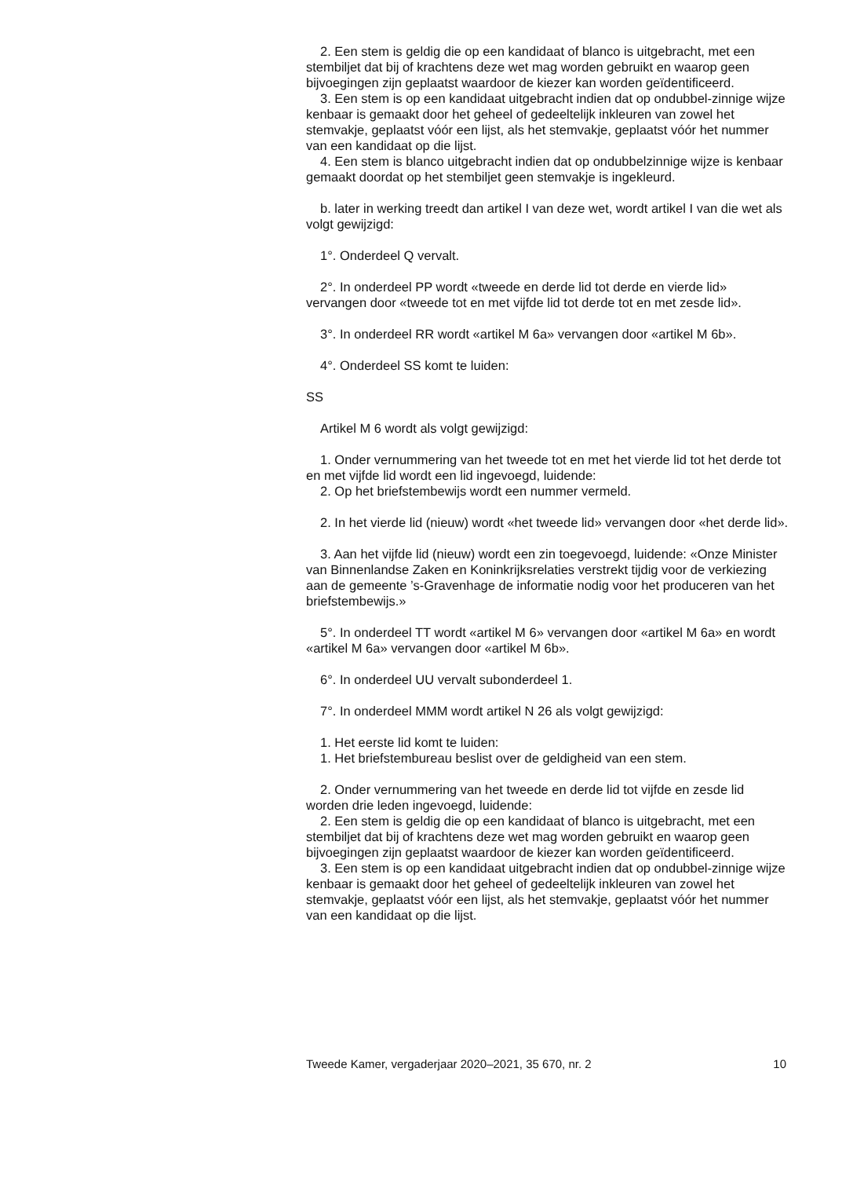2. Een stem is geldig die op een kandidaat of blanco is uitgebracht, met een stembiljet dat bij of krachtens deze wet mag worden gebruikt en waarop geen bijvoegingen zijn geplaatst waardoor de kiezer kan worden geïdentificeerd.
3. Een stem is op een kandidaat uitgebracht indien dat op ondubbel-zinnige wijze kenbaar is gemaakt door het geheel of gedeeltelijk inkleuren van zowel het stemvakje, geplaatst vóór een lijst, als het stemvakje, geplaatst vóór het nummer van een kandidaat op die lijst.
4. Een stem is blanco uitgebracht indien dat op ondubbelzinnige wijze is kenbaar gemaakt doordat op het stembiljet geen stemvakje is ingekleurd.
b. later in werking treedt dan artikel I van deze wet, wordt artikel I van die wet als volgt gewijzigd:
1°. Onderdeel Q vervalt.
2°. In onderdeel PP wordt «tweede en derde lid tot derde en vierde lid» vervangen door «tweede tot en met vijfde lid tot derde tot en met zesde lid».
3°. In onderdeel RR wordt «artikel M 6a» vervangen door «artikel M 6b».
4°. Onderdeel SS komt te luiden:
SS
Artikel M 6 wordt als volgt gewijzigd:
1. Onder vernummering van het tweede tot en met het vierde lid tot het derde tot en met vijfde lid wordt een lid ingevoegd, luidende:
2. Op het briefstembewijs wordt een nummer vermeld.
2. In het vierde lid (nieuw) wordt «het tweede lid» vervangen door «het derde lid».
3. Aan het vijfde lid (nieuw) wordt een zin toegevoegd, luidende: «Onze Minister van Binnenlandse Zaken en Koninkrijksrelaties verstrekt tijdig voor de verkiezing aan de gemeente ’s-Gravenhage de informatie nodig voor het produceren van het briefstembewijs.»
5°. In onderdeel TT wordt «artikel M 6» vervangen door «artikel M 6a» en wordt «artikel M 6a» vervangen door «artikel M 6b».
6°. In onderdeel UU vervalt subonderdeel 1.
7°. In onderdeel MMM wordt artikel N 26 als volgt gewijzigd:
1. Het eerste lid komt te luiden:
1. Het briefstembureau beslist over de geldigheid van een stem.
2. Onder vernummering van het tweede en derde lid tot vijfde en zesde lid worden drie leden ingevoegd, luidende:
2. Een stem is geldig die op een kandidaat of blanco is uitgebracht, met een stembiljet dat bij of krachtens deze wet mag worden gebruikt en waarop geen bijvoegingen zijn geplaatst waardoor de kiezer kan worden geïdentificeerd.
3. Een stem is op een kandidaat uitgebracht indien dat op ondubbel-zinnige wijze kenbaar is gemaakt door het geheel of gedeeltelijk inkleuren van zowel het stemvakje, geplaatst vóór een lijst, als het stemvakje, geplaatst vóór het nummer van een kandidaat op die lijst.
Tweede Kamer, vergaderjaar 2020–2021, 35 670, nr. 2 10